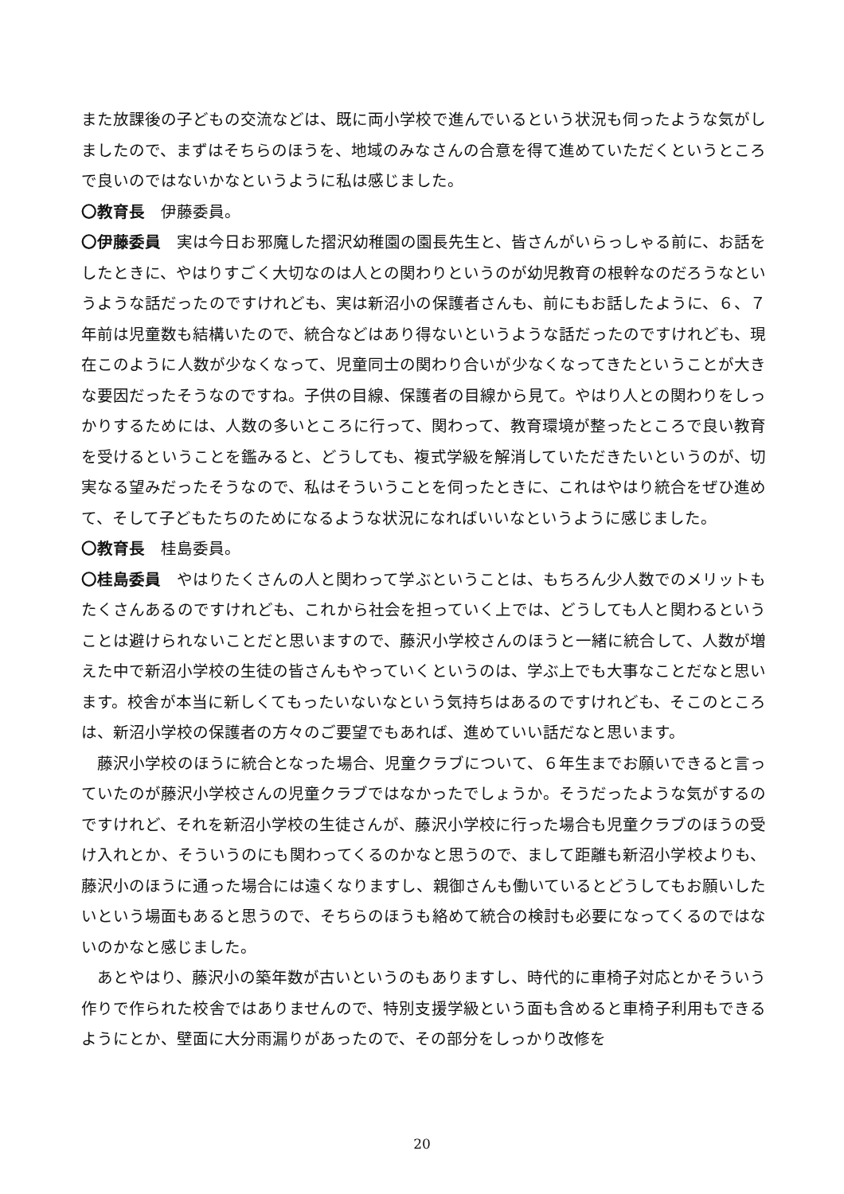また放課後の子どもの交流などは、既に両小学校で進んでいるという状況も伺ったような気がしましたので、まずはそちらのほうを、地域のみなさんの合意を得て進めていただくというところで良いのではないかなというように私は感じました。
〇教育長　伊藤委員。
〇伊藤委員　実は今日お邪魔した摺沢幼稚園の園長先生と、皆さんがいらっしゃる前に、お話をしたときに、やはりすごく大切なのは人との関わりというのが幼児教育の根幹なのだろうなというような話だったのですけれども、実は新沼小の保護者さんも、前にもお話したように、６、７年前は児童数も結構いたので、統合などはあり得ないというような話だったのですけれども、現在このように人数が少なくなって、児童同士の関わり合いが少なくなってきたということが大きな要因だったそうなのですね。子供の目線、保護者の目線から見て。やはり人との関わりをしっかりするためには、人数の多いところに行って、関わって、教育環境が整ったところで良い教育を受けるということを鑑みると、どうしても、複式学級を解消していただきたいというのが、切実なる望みだったそうなので、私はそういうことを伺ったときに、これはやはり統合をぜひ進めて、そして子どもたちのためになるような状況になればいいなというように感じました。
〇教育長　桂島委員。
〇桂島委員　やはりたくさんの人と関わって学ぶということは、もちろん少人数でのメリットもたくさんあるのですけれども、これから社会を担っていく上では、どうしても人と関わるということは避けられないことだと思いますので、藤沢小学校さんのほうと一緒に統合して、人数が増えた中で新沼小学校の生徒の皆さんもやっていくというのは、学ぶ上でも大事なことだなと思います。校舎が本当に新しくてもったいないなという気持ちはあるのですけれども、そこのところは、新沼小学校の保護者の方々のご要望でもあれば、進めていい話だなと思います。
　藤沢小学校のほうに統合となった場合、児童クラブについて、６年生までお願いできると言っていたのが藤沢小学校さんの児童クラブではなかったでしょうか。そうだったような気がするのですけれど、それを新沼小学校の生徒さんが、藤沢小学校に行った場合も児童クラブのほうの受け入れとか、そういうのにも関わってくるのかなと思うので、まして距離も新沼小学校よりも、藤沢小のほうに通った場合には遠くなりますし、親御さんも働いているとどうしてもお願いしたいという場面もあると思うので、そちらのほうも絡めて統合の検討も必要になってくるのではないのかなと感じました。
　あとやはり、藤沢小の築年数が古いというのもありますし、時代的に車椅子対応とかそういう作りで作られた校舎ではありませんので、特別支援学級という面も含めると車椅子利用もできるようにとか、壁面に大分雨漏りがあったので、その部分をしっかり改修を
20